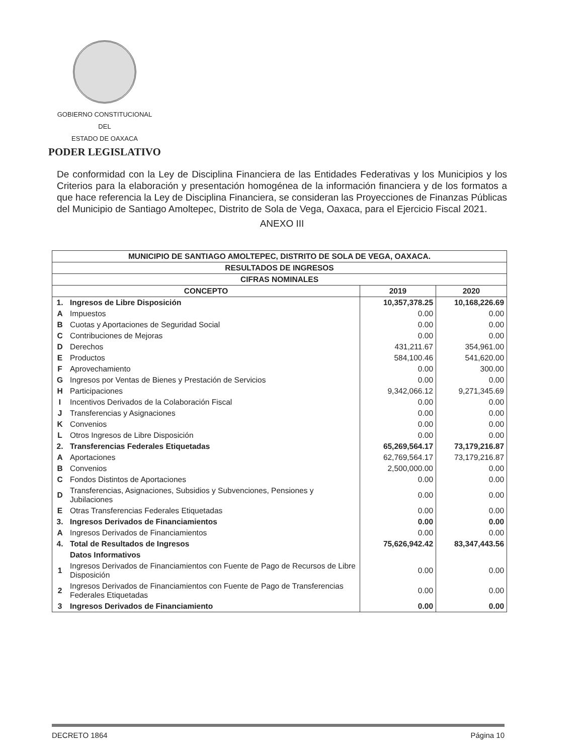GOBIERNO CONSTITUCIONAL
DEL
ESTADO DE OAXACA
PODER LEGISLATIVO
De conformidad con la Ley de Disciplina Financiera de las Entidades Federativas y los Municipios y los Criterios para la elaboración y presentación homogénea de la información financiera y de los formatos a que hace referencia la Ley de Disciplina Financiera, se consideran las Proyecciones de Finanzas Públicas del Municipio de Santiago Amoltepec, Distrito de Sola de Vega, Oaxaca, para el Ejercicio Fiscal 2021.
ANEXO III
| MUNICIPIO DE SANTIAGO AMOLTEPEC, DISTRITO DE SOLA DE VEGA, OAXACA. | | | |
| --- | --- | --- | --- |
| RESULTADOS DE INGRESOS | | | |
| CIFRAS NOMINALES | | | |
| CONCEPTO | | 2019 | 2020 |
| 1. | Ingresos de Libre Disposición | 10,357,378.25 | 10,168,226.69 |
| A | Impuestos | 0.00 | 0.00 |
| B | Cuotas y Aportaciones de Seguridad Social | 0.00 | 0.00 |
| C | Contribuciones de Mejoras | 0.00 | 0.00 |
| D | Derechos | 431,211.67 | 354,961.00 |
| E | Productos | 584,100.46 | 541,620.00 |
| F | Aprovechamiento | 0.00 | 300.00 |
| G | Ingresos por Ventas de Bienes y Prestación de Servicios | 0.00 | 0.00 |
| H | Participaciones | 9,342,066.12 | 9,271,345.69 |
| I | Incentivos Derivados de la Colaboración Fiscal | 0.00 | 0.00 |
| J | Transferencias y Asignaciones | 0.00 | 0.00 |
| K | Convenios | 0.00 | 0.00 |
| L | Otros Ingresos de Libre Disposición | 0.00 | 0.00 |
| 2. | Transferencias Federales Etiquetadas | 65,269,564.17 | 73,179,216.87 |
| A | Aportaciones | 62,769,564.17 | 73,179,216.87 |
| B | Convenios | 2,500,000.00 | 0.00 |
| C | Fondos Distintos de Aportaciones | 0.00 | 0.00 |
| D | Transferencias, Asignaciones, Subsidios y Subvenciones, Pensiones y Jubilaciones | 0.00 | 0.00 |
| E | Otras Transferencias Federales Etiquetadas | 0.00 | 0.00 |
| 3. | Ingresos Derivados de Financiamientos | 0.00 | 0.00 |
| A | Ingresos Derivados de Financiamientos | 0.00 | 0.00 |
| 4. | Total de Resultados de Ingresos | 75,626,942.42 | 83,347,443.56 |
| | Datos Informativos | | |
| 1 | Ingresos Derivados de Financiamientos con Fuente de Pago de Recursos de Libre Disposición | 0.00 | 0.00 |
| 2 | Ingresos Derivados de Financiamientos con Fuente de Pago de Transferencias Federales Etiquetadas | 0.00 | 0.00 |
| 3 | Ingresos Derivados de Financiamiento | 0.00 | 0.00 |
DECRETO 1864 Página 10